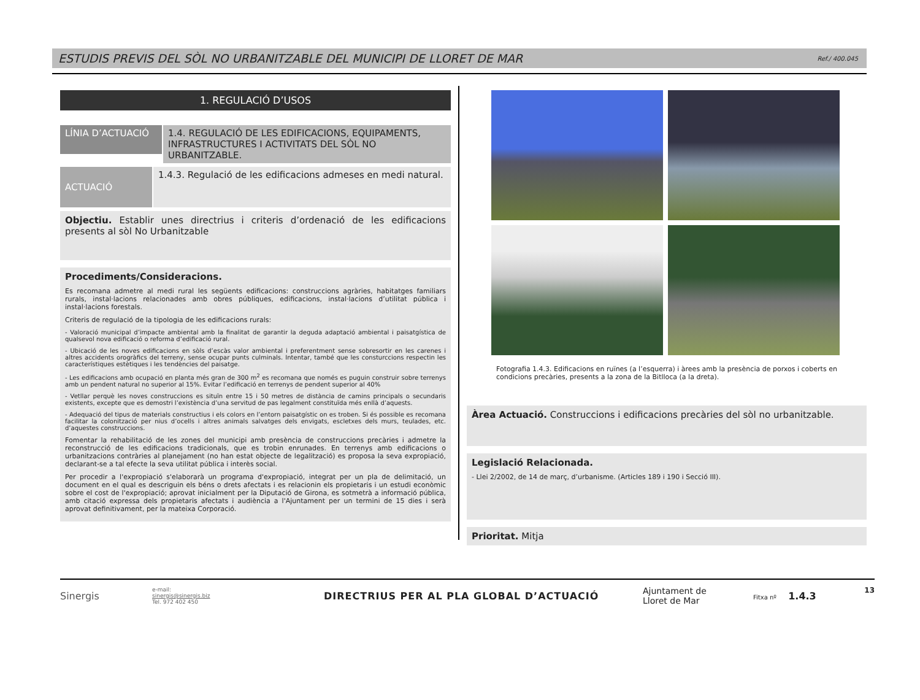ESTUDIS PREVIS DEL SÒL NO URBANITZABLE DEL MUNICIPI DE LLORET DE MAR
Ref./ 400.045
1. REGULACIÓ D’USOS
LÍNIA D’ACTUACIÓ
1.4. REGULACIÓ DE LES EDIFICACIONS, EQUIPAMENTS, INFRASTRUCTURES I ACTIVITATS DEL SÒL NO URBANITZABLE.
ACTUACIÓ
1.4.3. Regulació de les edificacions admeses en medi natural.
Objectiu. Establir unes directrius i criteris d’ordenació de les edificacions presents al sòl No Urbanitzable
Procediments/Consideracions.
Es recomana admetre al medi rural les següents edificacions: construccions agràries, habitatges familiars rurals, instal·lacions relacionades amb obres públiques, edificacions, instal·lacions d’utilitat pública i instal·lacions forestals.
Criteris de regulació de la tipologia de les edificacions rurals:
- Valoració municipal d’impacte ambiental amb la finalitat de garantir la deguda adaptació ambiental i paisatgística de qualsevol nova edificació o reforma d’edificació rural.
- Ubicació de les noves edificacions en sòls d’escàs valor ambiental i preferentment sense sobresortir en les carenes i altres accidents orogràfics del terreny, sense ocupar punts culminals. Intentar, també que les consturccions respectin les característiques estètiques i les tendències del paisatge.
- Les edificacions amb ocupació en planta més gran de 300 m<sup>2</sup> es recomana que només es puguin construir sobre terrenys amb un pendent natural no superior al 15%. Evitar l’edificació en terrenys de pendent superior al 40%
- Vetllar perquè les noves construccions es situïn entre 15 i 50 metres de distància de camins principals o secundaris existents, excepte que es demostri l’existència d’una servitud de pas legalment constituïda més enllà d’aquests.
- Adequació del tipus de materials constructius i els colors en l’entorn paisatgístic on es troben. Si és possible es recomana facilitar la colonització per nius d’ocells i altres animals salvatges dels envigats, escletxes dels murs, teulades, etc. d’aquestes construccions.
Fomentar la rehabilitació de les zones del municipi amb presència de construccions precàries i admetre la reconstrucció de les edificacions tradicionals, que es trobin enrunades. En terrenys amb edificacions o urbanitzacions contràries al planejament (no han estat objecte de legalització) es proposa la seva expropiació, declarant-se a tal efecte la seva utilitat pública i interès social.
Per procedir a l'expropiació s'elaborarà un programa d'expropiació, integrat per un pla de delimitació, un document en el qual es descriguin els béns o drets afectats i es relacionin els propietaris i un estudi econòmic sobre el cost de l'expropiació; aprovat inicialment per la Diputació de Girona, es sotmetrà a informació pública, amb citació expressa dels propietaris afectats i audiència a l'Ajuntament per un termini de 15 dies i serà aprovat definitivament, per la mateixa Corporació.
Fotografia 1.4.3. Edificacions en ruïnes (a l’esquerra) i àrees amb la presència de porxos i coberts en condicions precàries, presents a la zona de la Bitlloca (a la dreta).
Àrea Actuació. Construccions i edificacions precàries del sòl no urbanitzable.
Legislació Relacionada.
- Llei 2/2002, de 14 de març, d’urbanisme. (Articles 189 i 190 i Secció III).
Prioritat. Mitja
Sinergis
e-mail:
sinergis@sinergis.biz
Tel. 972 402 450
DIRECTRIUS PER AL PLA GLOBAL D’ACTUACIÓ
Ajuntament de
Lloret de Mar
Fitxa nº 1.4.3
13